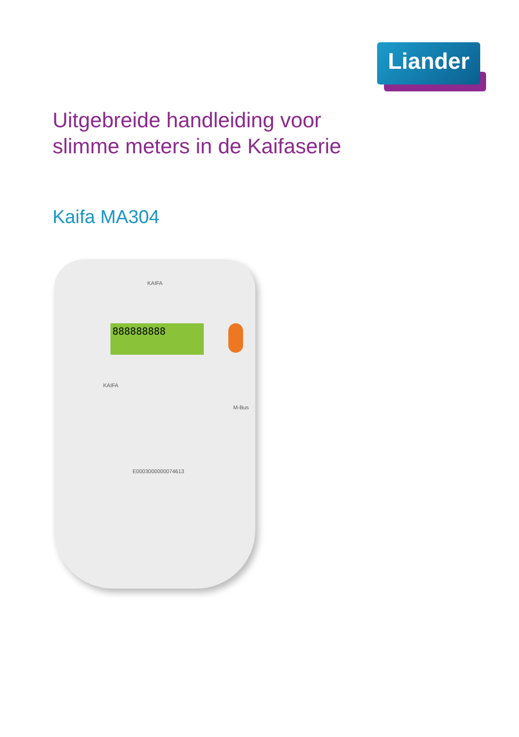Liander
Uitgebreide handleiding voor
slimme meters in de Kaifaserie
Kaifa MA304
KAIFA
888888888
KAIFA
M-Bus
E0003000000074613